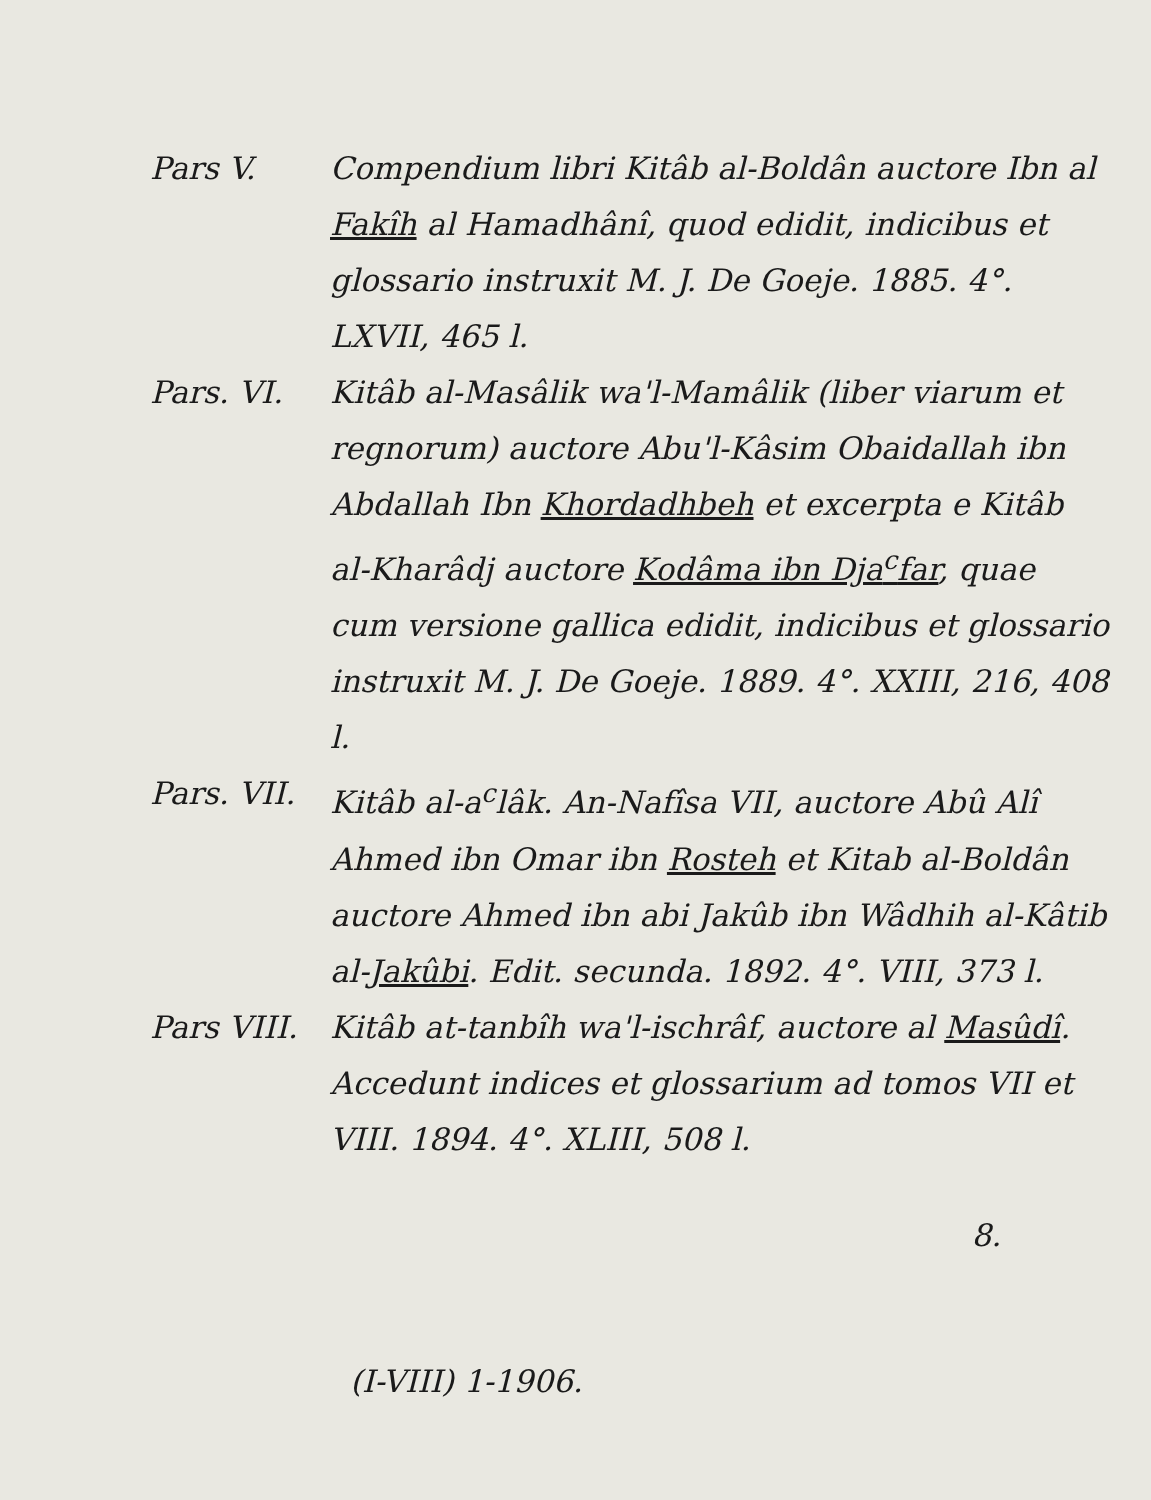Pars V. Compendium libri Kitâb al-Boldân auctore Ibn al Fakîh al Hamadhânî, quod edidit, indicibus et glossario instruxit M. J. De Goeje. 1885. 4°. LXVII, 465 l.
Pars. VI. Kitâb al-Masâlik wa'l-Mamâlik (liber viarum et regnorum) auctore Abu'l-Kâsim Obaidallah ibn Abdallah Ibn Khordadhbeh et excerpta e Kitâb al-Kharâdj auctore Kodâma ibn Dja<sup>c</sup>far, quae cum versione gallica edidit, indicibus et glossario instruxit M. J. De Goeje. 1889. 4°. XXIII, 216, 408 l.
Pars. VII.
Kitâb al-a<sup>c</sup>lâk. An-Nafîsa VII, auctore Abû Alî Ahmed ibn Omar ibn Rosteh et Kitab al-Boldân auctore Ahmed ibn abi Jakûb ibn Wâdhih al-Kâtib al-Jakûbi. Edit. secunda. 1892. 4°. VIII, 373 l.
Pars VIII.
Kitâb at-tanbîh wa'l-ischrâf, auctore al Masûdî. Accedunt indices et glossarium ad tomos VII et VIII. 1894. 4°. XLIII, 508 l.
8.
(I-VIII) 1-1906.